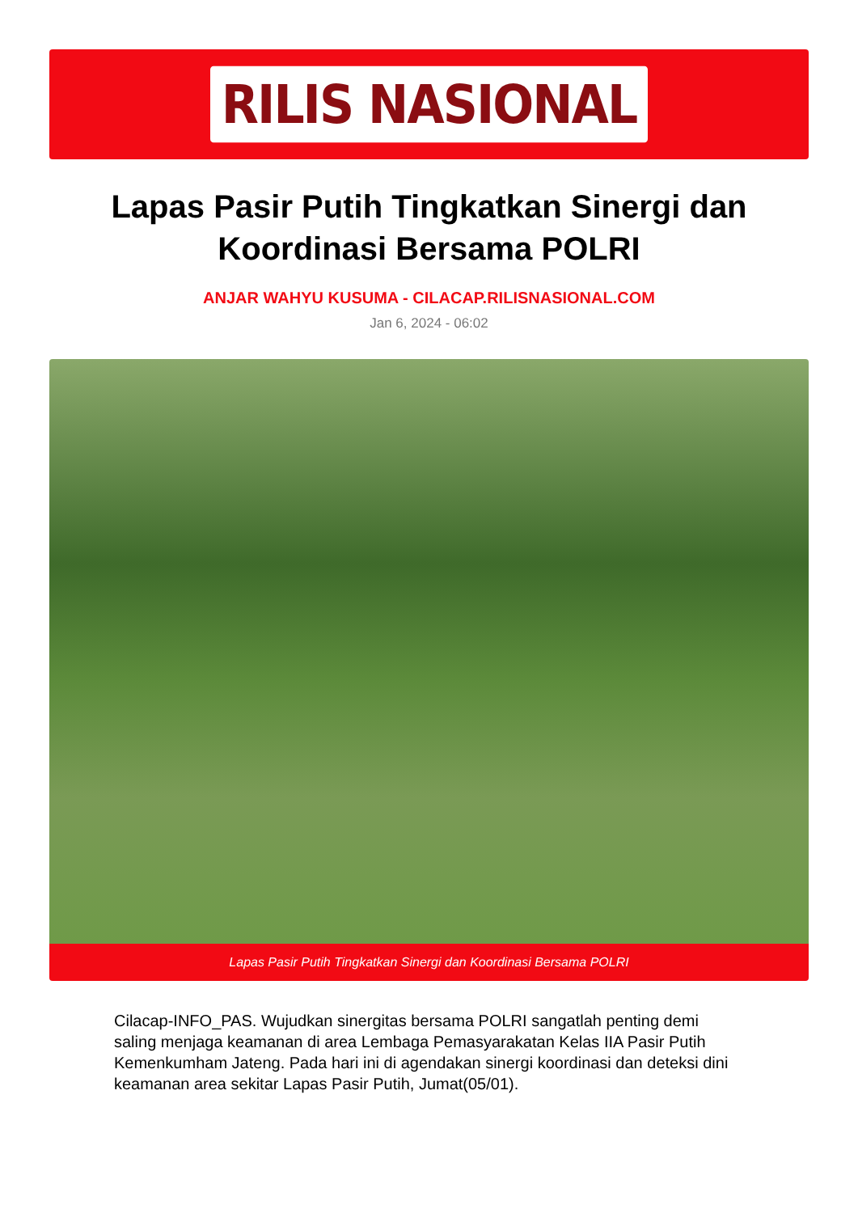RILIS NASIONAL
Lapas Pasir Putih Tingkatkan Sinergi dan Koordinasi Bersama POLRI
ANJAR WAHYU KUSUMA - CILACAP.RILISNASIONAL.COM
Jan 6, 2024 - 06:02
Lapas Pasir Putih Tingkatkan Sinergi dan Koordinasi Bersama POLRI
Cilacap-INFO_PAS. Wujudkan sinergitas bersama POLRI sangatlah penting demi saling menjaga keamanan di area Lembaga Pemasyarakatan Kelas IIA Pasir Putih Kemenkumham Jateng. Pada hari ini di agendakan sinergi koordinasi dan deteksi dini keamanan area sekitar Lapas Pasir Putih, Jumat(05/01).